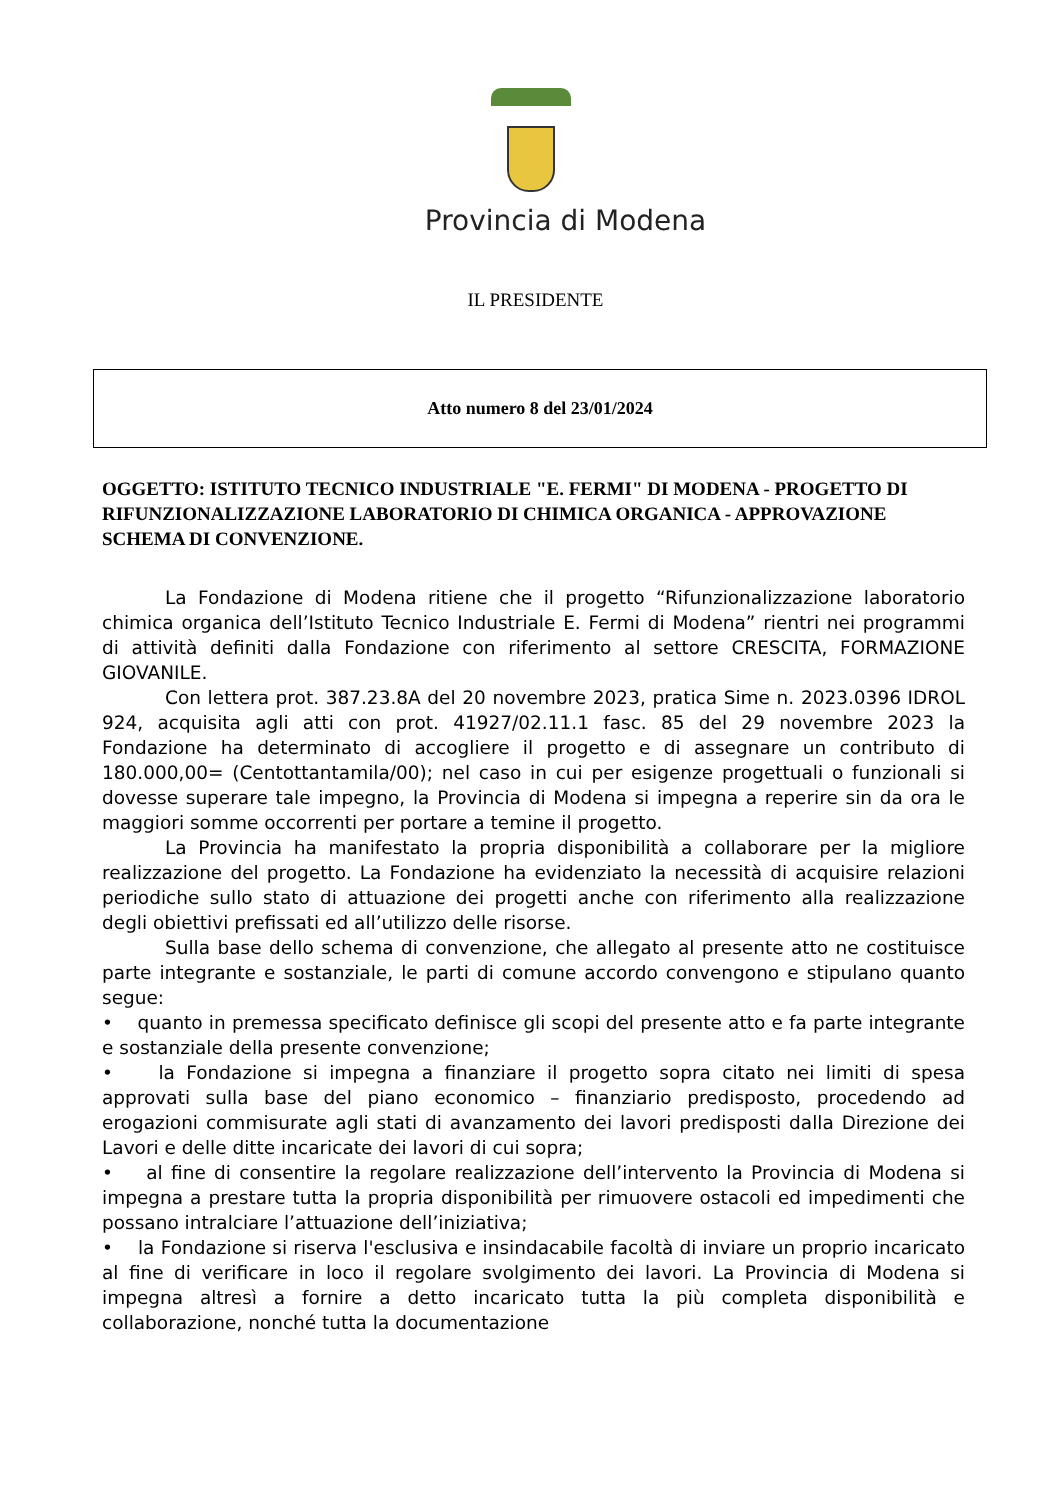Provincia di Modena
IL PRESIDENTE
Atto numero 8 del 23/01/2024
OGGETTO: ISTITUTO TECNICO INDUSTRIALE "E. FERMI" DI MODENA - PROGETTO DI RIFUNZIONALIZZAZIONE LABORATORIO DI CHIMICA ORGANICA - APPROVAZIONE SCHEMA DI CONVENZIONE.
La Fondazione di Modena ritiene che il progetto “Rifunzionalizzazione laboratorio chimica organica dell’Istituto Tecnico Industriale E. Fermi di Modena” rientri nei programmi di attività definiti dalla Fondazione con riferimento al settore CRESCITA, FORMAZIONE GIOVANILE.
Con lettera prot. 387.23.8A del 20 novembre 2023, pratica Sime n. 2023.0396 IDROL 924, acquisita agli atti con prot. 41927/02.11.1 fasc. 85 del 29 novembre 2023 la Fondazione ha determinato di accogliere il progetto e di assegnare un contributo di 180.000,00= (Centottantamila/00); nel caso in cui per esigenze progettuali o funzionali si dovesse superare tale impegno, la Provincia di Modena si impegna a reperire sin da ora le maggiori somme occorrenti per portare a temine il progetto.
La Provincia ha manifestato la propria disponibilità a collaborare per la migliore realizzazione del progetto. La Fondazione ha evidenziato la necessità di acquisire relazioni periodiche sullo stato di attuazione dei progetti anche con riferimento alla realizzazione degli obiettivi prefissati ed all’utilizzo delle risorse.
Sulla base dello schema di convenzione, che allegato al presente atto ne costituisce parte integrante e sostanziale, le parti di comune accordo convengono e stipulano quanto segue:
• quanto in premessa specificato definisce gli scopi del presente atto e fa parte integrante e sostanziale della presente convenzione;
• la Fondazione si impegna a finanziare il progetto sopra citato nei limiti di spesa approvati sulla base del piano economico – finanziario predisposto, procedendo ad erogazioni commisurate agli stati di avanzamento dei lavori predisposti dalla Direzione dei Lavori e delle ditte incaricate dei lavori di cui sopra;
• al fine di consentire la regolare realizzazione dell’intervento la Provincia di Modena si impegna a prestare tutta la propria disponibilità per rimuovere ostacoli ed impedimenti che possano intralciare l’attuazione dell’iniziativa;
• la Fondazione si riserva l'esclusiva e insindacabile facoltà di inviare un proprio incaricato al fine di verificare in loco il regolare svolgimento dei lavori. La Provincia di Modena si impegna altresì a fornire a detto incaricato tutta la più completa disponibilità e collaborazione, nonché tutta la documentazione